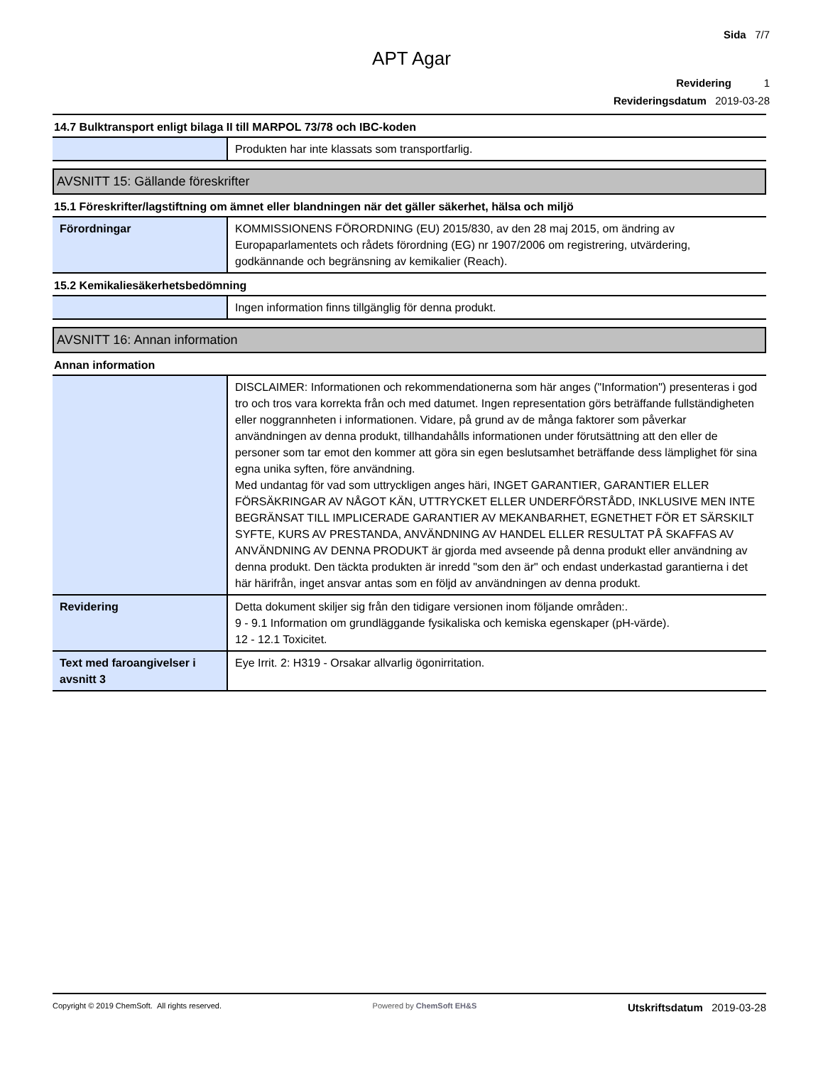Sida 7/7
APT Agar
Revidering 1
Revideringsdatum 2019-03-28
14.7 Bulktransport enligt bilaga II till MARPOL 73/78 och IBC-koden
| | Produkten har inte klassats som transportfarlig. |
AVSNITT 15: Gällande föreskrifter
15.1 Föreskrifter/lagstiftning om ämnet eller blandningen när det gäller säkerhet, hälsa och miljö
| Förordningar | KOMMISSIONENS FÖRORDNING (EU) 2015/830, av den 28 maj 2015, om ändring av Europaparlamentets och rådets förordning (EG) nr 1907/2006 om registrering, utvärdering, godkännande och begränsning av kemikalier (Reach). |
15.2 Kemikaliesäkerhetsbedömning
| | Ingen information finns tillgänglig för denna produkt. |
AVSNITT 16: Annan information
Annan information
| | DISCLAIMER: Informationen och rekommendationerna som här anges ("Information") presenteras i god tro och tros vara korrekta från och med datumet. Ingen representation görs beträffande fullständigheten eller noggrannheten i informationen. Vidare, på grund av de många faktorer som påverkar användningen av denna produkt, tillhandahålls informationen under förutsättning att den eller de personer som tar emot den kommer att göra sin egen beslutsamhet beträffande dess lämplighet för sina egna unika syften, före användning. Med undantag för vad som uttryckligen anges häri, INGET GARANTIER, GARANTIER ELLER FÖRSÄKRINGAR AV NÅGOT KÄN, UTTRYCKET ELLER UNDERFÖRSTÅDD, INKLUSIVE MEN INTE BEGRÄNSAT TILL IMPLICERADE GARANTIER AV MEKANBARHET, EGNETHET FÖR ET SÄRSKILT SYFTE, KURS AV PRESTANDA, ANVÄNDNING AV HANDEL ELLER RESULTAT PÅ SKAFFAS AV ANVÄNDNING AV DENNA PRODUKT är gjorda med avseende på denna produkt eller användning av denna produkt. Den täckta produkten är inredd "som den är" och endast underkastad garantierna i det här härifrån, inget ansvar antas som en följd av användningen av denna produkt. |
| Revidering | Detta dokument skiljer sig från den tidigare versionen inom följande områden:. 9 - 9.1 Information om grundläggande fysikaliska och kemiska egenskaper (pH-värde). 12 - 12.1 Toxicitet. |
| Text med faroangivelser i avsnitt 3 | Eye Irrit. 2: H319 - Orsakar allvarlig ögonirritation. |
Copyright © 2019 ChemSoft. All rights reserved.
Powered by ChemSoft EH&S
Utskriftsdatum 2019-03-28